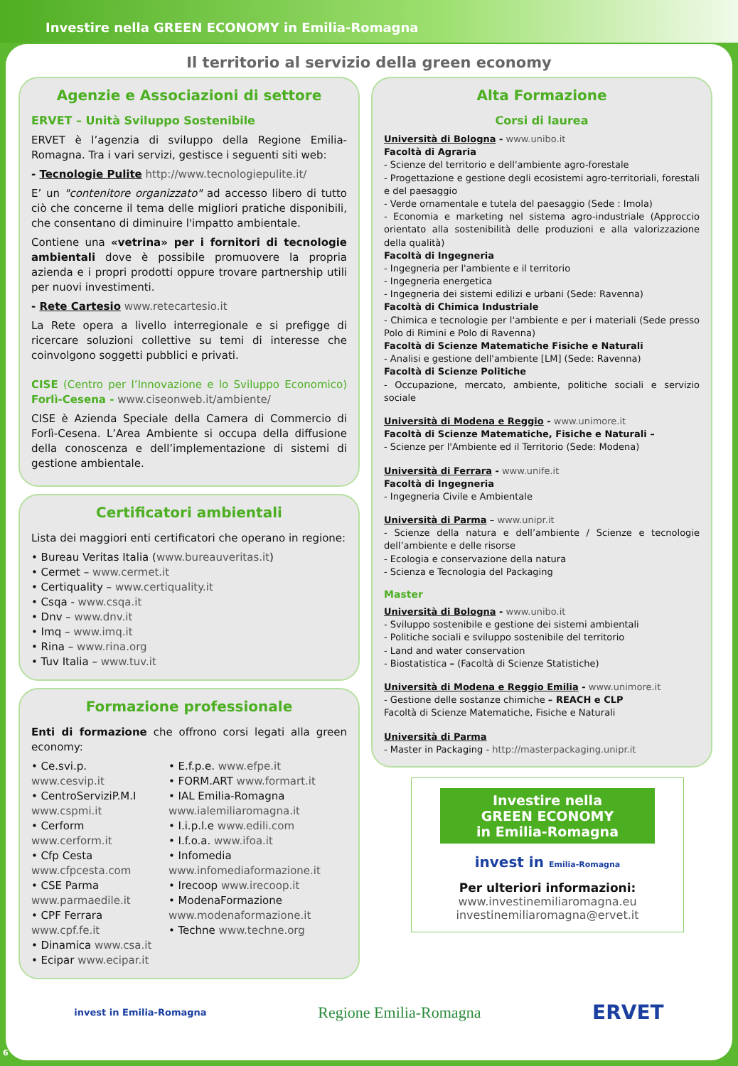Investire nella GREEN ECONOMY in Emilia-Romagna
Il territorio al servizio della green economy
Agenzie e Associazioni di settore
ERVET – Unità Sviluppo Sostenibile
ERVET è l’agenzia di sviluppo della Regione Emilia-Romagna. Tra i vari servizi, gestisce i seguenti siti web:
- Tecnologie Pulite http://www.tecnologiepulite.it/
E’ un "contenitore organizzato" ad accesso libero di tutto ciò che concerne il tema delle migliori pratiche disponibili, che consentano di diminuire l'impatto ambientale.
Contiene una «vetrina» per i fornitori di tecnologie ambientali dove è possibile promuovere la propria azienda e i propri prodotti oppure trovare partnership utili per nuovi investimenti.
- Rete Cartesio www.retecartesio.it
La Rete opera a livello interregionale e si prefigge di ricercare soluzioni collettive su temi di interesse che coinvolgono soggetti pubblici e privati.
CISE (Centro per l’Innovazione e lo Sviluppo Economico) Forlì-Cesena - www.ciseonweb.it/ambiente/
CISE è Azienda Speciale della Camera di Commercio di Forlì-Cesena. L’Area Ambiente si occupa della diffusione della conoscenza e dell’implementazione di sistemi di gestione ambientale.
Certificatori ambientali
Lista dei maggiori enti certificatori che operano in regione:
• Bureau Veritas Italia (www.bureauveritas.it)
• Cermet – www.cermet.it
• Certiquality – www.certiquality.it
• Csqa - www.csqa.it
• Dnv – www.dnv.it
• Imq – www.imq.it
• Rina – www.rina.org
• Tuv Italia – www.tuv.it
Formazione professionale
Enti di formazione che offrono corsi legati alla green economy:
• Ce.svi.p. www.cesvip.it
• CentroServiziP.M.I www.cspmi.it
• Cerform www.cerform.it
• Cfp Cesta www.cfpcesta.com
• CSE Parma www.parmaedile.it
• CPF Ferrara www.cpf.fe.it
• Dinamica www.csa.it
• Ecipar www.ecipar.it
• E.f.p.e. www.efpe.it
• FORM.ART www.formart.it
• IAL Emilia-Romagna www.ialemiliaromagna.it
• I.i.p.l.e www.edili.com
• I.f.o.a. www.ifoa.it
• Infomedia www.infomediaformazione.it
• Irecoop www.irecoop.it
• ModenaFormazione www.modenaformazione.it
• Techne www.techne.org
Alta Formazione
Corsi di laurea
Università di Bologna - www.unibo.it
Facoltà di Agraria
- Scienze del territorio e dell'ambiente agro-forestale
- Progettazione e gestione degli ecosistemi agro-territoriali, forestali e del paesaggio
- Verde ornamentale e tutela del paesaggio (Sede : Imola)
- Economia e marketing nel sistema agro-industriale (Approccio orientato alla sostenibilità delle produzioni e alla valorizzazione della qualità)
Facoltà di Ingegneria
- Ingegneria per l'ambiente e il territorio
- Ingegneria energetica
- Ingegneria dei sistemi edilizi e urbani (Sede: Ravenna)
Facoltà di Chimica Industriale
- Chimica e tecnologie per l'ambiente e per i materiali (Sede presso Polo di Rimini e Polo di Ravenna)
Facoltà di Scienze Matematiche Fisiche e Naturali
- Analisi e gestione dell'ambiente [LM] (Sede: Ravenna)
Facoltà di Scienze Politiche
- Occupazione, mercato, ambiente, politiche sociali e servizio sociale
Università di Modena e Reggio - www.unimore.it
Facoltà di Scienze Matematiche, Fisiche e Naturali –
- Scienze per l'Ambiente ed il Territorio (Sede: Modena)
Università di Ferrara - www.unife.it
Facoltà di Ingegneria
- Ingegneria Civile e Ambientale
Università di Parma – www.unipr.it
- Scienze della natura e dell’ambiente / Scienze e tecnologie dell’ambiente e delle risorse
- Ecologia e conservazione della natura
- Scienza e Tecnologia del Packaging
Master
Università di Bologna - www.unibo.it
- Sviluppo sostenibile e gestione dei sistemi ambientali
- Politiche sociali e sviluppo sostenibile del territorio
- Land and water conservation
- Biostatistica – (Facoltà di Scienze Statistiche)
Università di Modena e Reggio Emilia - www.unimore.it
- Gestione delle sostanze chimiche – REACH e CLP
Facoltà di Scienze Matematiche, Fisiche e Naturali
Università di Parma
- Master in Packaging - http://masterpackaging.unipr.it
Investire nella
GREEN ECONOMY
in Emilia-Romagna
invest in Emilia-Romagna
Per ulteriori informazioni:
www.investinemiliaromagna.eu
investinemiliaromagna@ervet.it
invest in Emilia-Romagna Regione Emilia-Romagna ERVET
6